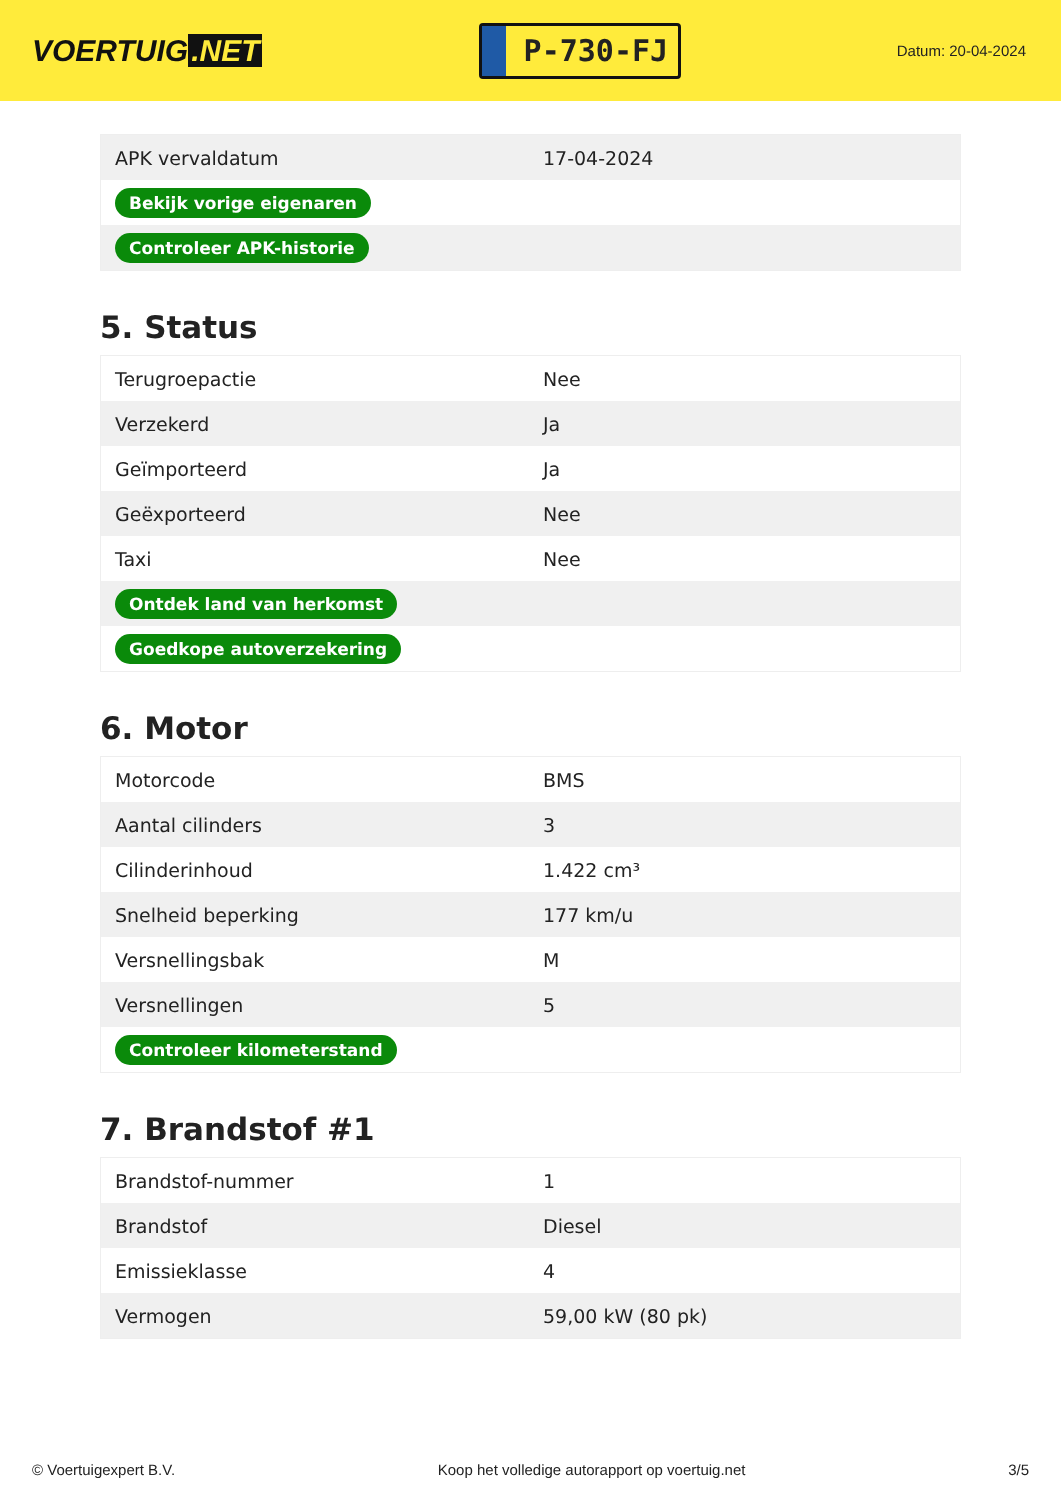VOERTUIG.NET
P-730-FJ
Datum: 20-04-2024
| APK vervaldatum | 17-04-2024 |
| Bekijk vorige eigenaren | |
| Controleer APK-historie | |
5. Status
| Terugroepactie | Nee |
| Verzekerd | Ja |
| Geïmporteerd | Ja |
| Geëxporteerd | Nee |
| Taxi | Nee |
| Ontdek land van herkomst | |
| Goedkope autoverzekering | |
6. Motor
| Motorcode | BMS |
| Aantal cilinders | 3 |
| Cilinderinhoud | 1.422 cm³ |
| Snelheid beperking | 177 km/u |
| Versnellingsbak | M |
| Versnellingen | 5 |
| Controleer kilometerstand | |
7. Brandstof #1
| Brandstof-nummer | 1 |
| Brandstof | Diesel |
| Emissieklasse | 4 |
| Vermogen | 59,00 kW (80 pk) |
© Voertuigexpert B.V. Koop het volledige autorapport op voertuig.net 3/5